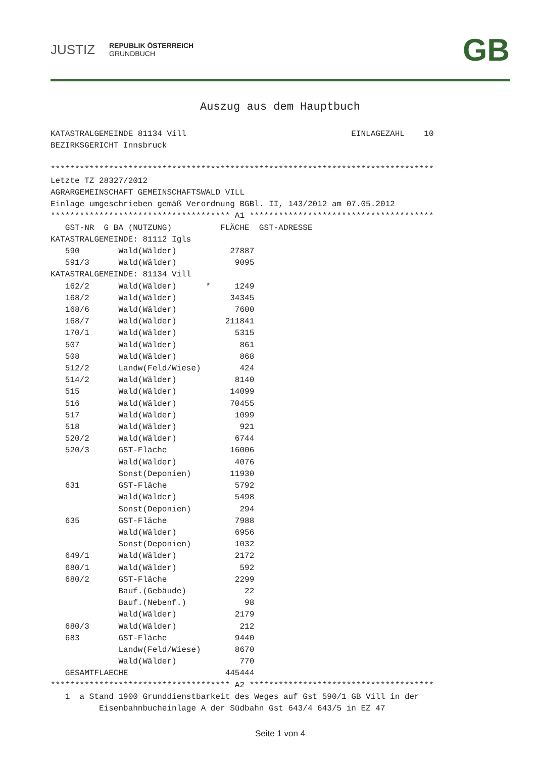JUSTIZ
REPUBLIK ÖSTERREICH
GRUNDBUCH
GB
Auszug aus dem Hauptbuch
KATASTRALGEMEINDE 81134 Vill                                  EINLAGEZAHL    10
BEZIRKSGERICHT Innsbruck

*******************************************************************************
Letzte TZ 28327/2012
AGRARGEMEINSCHAFT GEMEINSCHAFTSWALD VILL
Einlage umgeschrieben gemäß Verordnung BGBl. II, 143/2012 am 07.05.2012
************************************* A1 **************************************
   GST-NR  G BA (NUTZUNG)          FLÄCHE  GST-ADRESSE
KATASTRALGEMEINDE: 81112 Igls
   590        Wald(Wälder)           27887
   591/3      Wald(Wälder)            9095
KATASTRALGEMEINDE: 81134 Vill
   162/2      Wald(Wälder)      *     1249
   168/2      Wald(Wälder)           34345
   168/6      Wald(Wälder)            7600
   168/7      Wald(Wälder)          211841
   170/1      Wald(Wälder)            5315
   507        Wald(Wälder)             861
   508        Wald(Wälder)             868
   512/2      Landw(Feld/Wiese)        424
   514/2      Wald(Wälder)            8140
   515        Wald(Wälder)           14099
   516        Wald(Wälder)           70455
   517        Wald(Wälder)            1099
   518        Wald(Wälder)             921
   520/2      Wald(Wälder)            6744
   520/3      GST-Fläche             16006
              Wald(Wälder)            4076
              Sonst(Deponien)        11930
   631        GST-Fläche              5792
              Wald(Wälder)            5498
              Sonst(Deponien)          294
   635        GST-Fläche              7988
              Wald(Wälder)            6956
              Sonst(Deponien)         1032
   649/1      Wald(Wälder)            2172
   680/1      Wald(Wälder)             592
   680/2      GST-Fläche              2299
              Bauf.(Gebäude)            22
              Bauf.(Nebenf.)            98
              Wald(Wälder)            2179
   680/3      Wald(Wälder)             212
   683        GST-Fläche              9440
              Landw(Feld/Wiese)       8670
              Wald(Wälder)             770
   GESAMTFLAECHE                    445444
************************************* A2 **************************************
   1  a Stand 1900 Grunddienstbarkeit des Weges auf Gst 590/1 GB Vill in der
          Eisenbahnbucheinlage A der Südbahn Gst 643/4 643/5 in EZ 47
Seite 1 von 4